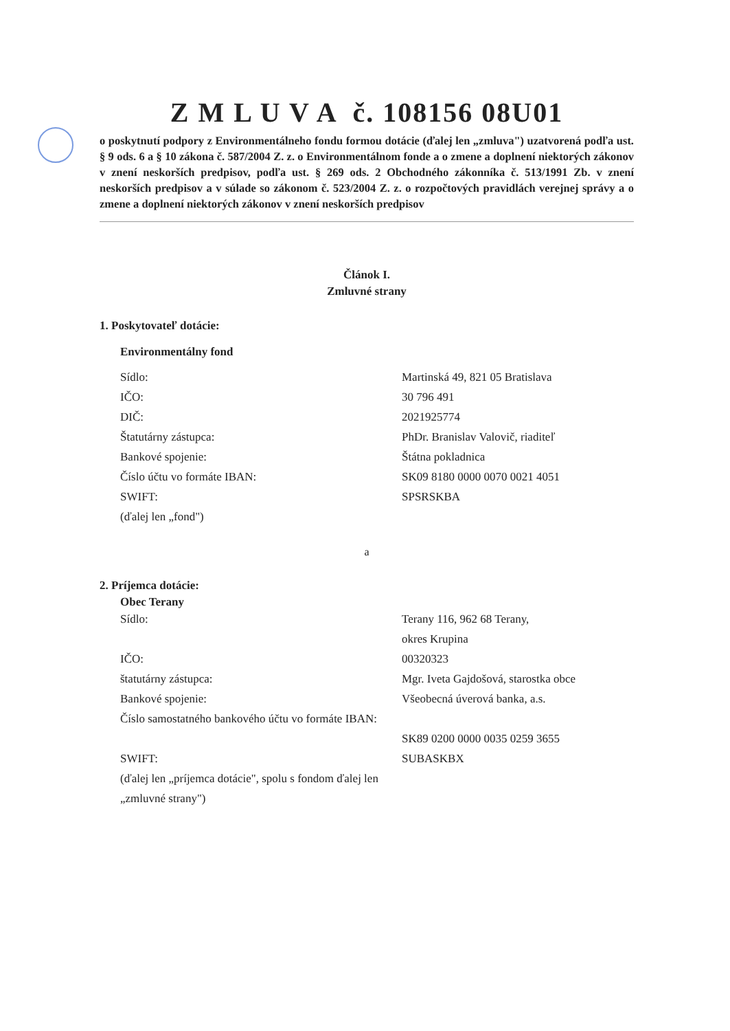Z M L U V A č. 108156 08U01
o poskytnutí podpory z Environmentálneho fondu formou dotácie (ďalej len „zmluva") uzatvorená podľa ust. § 9 ods. 6 a § 10 zákona č. 587/2004 Z. z. o Environmentálnom fonde a o zmene a doplnení niektorých zákonov v znení neskorších predpisov, podľa ust. § 269 ods. 2 Obchodného zákonníka č. 513/1991 Zb. v znení neskorších predpisov a v súlade so zákonom č. 523/2004 Z. z. o rozpočtových pravidlách verejnej správy a o zmene a doplnení niektorých zákonov v znení neskorších predpisov
Článok I.
Zmluvné strany
1. Poskytovateľ dotácie:
Environmentálny fond
Sídlo: Martinská 49, 821 05 Bratislava
IČO: 30 796 491
DIČ: 2021925774
Štatutárny zástupca: PhDr. Branislav Valovič, riaditeľ
Bankové spojenie: Štátna pokladnica
Číslo účtu vo formáte IBAN: SK09 8180 0000 0070 0021 4051
SWIFT: SPSRSKBA
(ďalej len „fond")
a
2. Príjemca dotácie:
Obec Terany
Sídlo: Terany 116, 962 68 Terany,
okres Krupina
IČO: 00320323
štatutárny zástupca: Mgr. Iveta Gajdošová, starostka obce
Bankové spojenie: Všeobecná úverová banka, a.s.
Číslo samostatného bankového účtu vo formáte IBAN:
SK89 0200 0000 0035 0259 3655
SWIFT: SUBASKBX
(ďalej len „príjemca dotácie", spolu s fondom ďalej len „zmluvné strany")